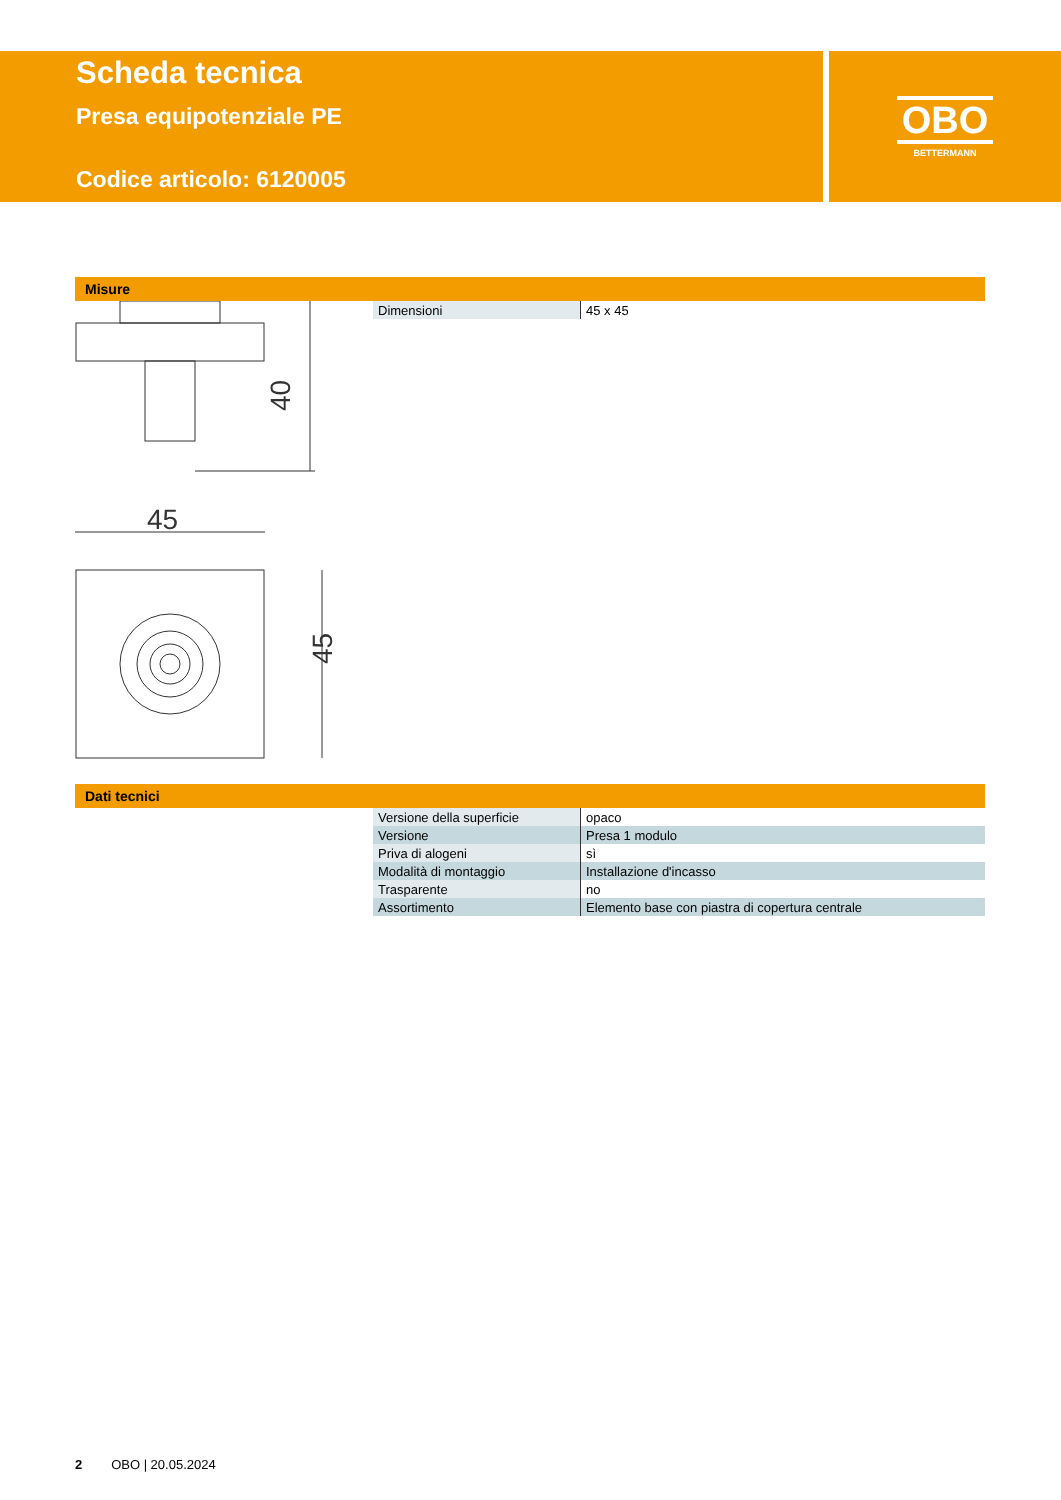Scheda tecnica
Presa equipotenziale PE
Codice articolo: 6120005
OBO
BETTERMANN
Misure
| Dimensioni | 45 x 45 |
40
45
45
Dati tecnici
| Versione della superficie | opaco |
| Versione | Presa 1 modulo |
| Priva di alogeni | sì |
| Modalità di montaggio | Installazione d'incasso |
| Trasparente | no |
| Assortimento | Elemento base con piastra di copertura centrale |
2 OBO | 20.05.2024